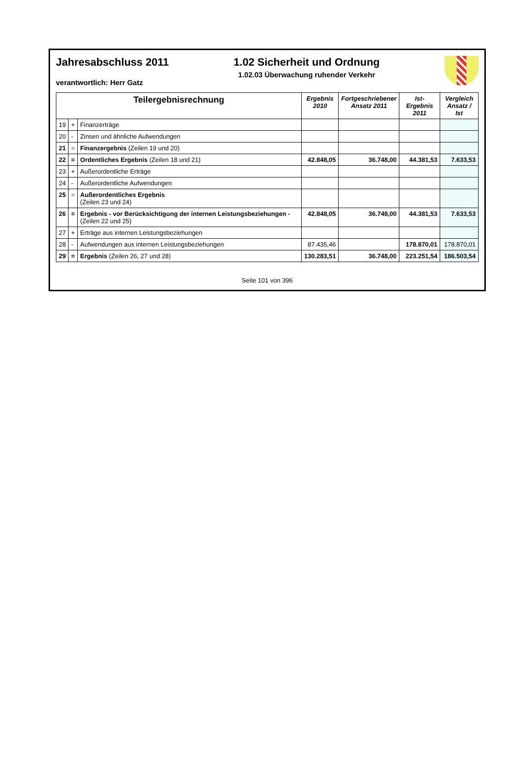Jahresabschluss 2011
verantwortlich: Herr Gatz
1.02 Sicherheit und Ordnung
1.02.03 Überwachung ruhender Verkehr
| Teilergebnisrechnung | | | Ergebnis 2010 | Fortgeschriebener Ansatz 2011 | Ist-Ergebnis 2011 | Vergleich Ansatz / Ist |
| --- | --- | --- | --- | --- | --- | --- |
| 19 | + | Finanzerträge | | | | |
| 20 | - | Zinsen und ähnliche Aufwendungen | | | | |
| 21 | = | Finanzergebnis (Zeilen 19 und 20) | | | | |
| 22 | = | Ordentliches Ergebnis (Zeilen 18 und 21) | 42.848,05 | 36.748,00 | 44.381,53 | 7.633,53 |
| 23 | + | Außerordentliche Erträge | | | | |
| 24 | - | Außerordentliche Aufwendungen | | | | |
| 25 | = | Außerordentliches Ergebnis (Zeilen 23 und 24) | | | | |
| 26 | = | Ergebnis - vor Berücksichtigung der internen Leistungsbeziehungen - (Zeilen 22 und 25) | 42.848,05 | 36.748,00 | 44.381,53 | 7.633,53 |
| 27 | + | Erträge aus internen Leistungsbeziehungen | | | | |
| 28 | - | Aufwendungen aus internen Leistungsbeziehungen | 87.435,46 | | 178.870,01 | 178.870,01 |
| 29 | = | Ergebnis (Zeilen 26, 27 und 28) | 130.283,51 | 36.748,00 | 223.251,54 | 186.503,54 |
Seite 101 von 396